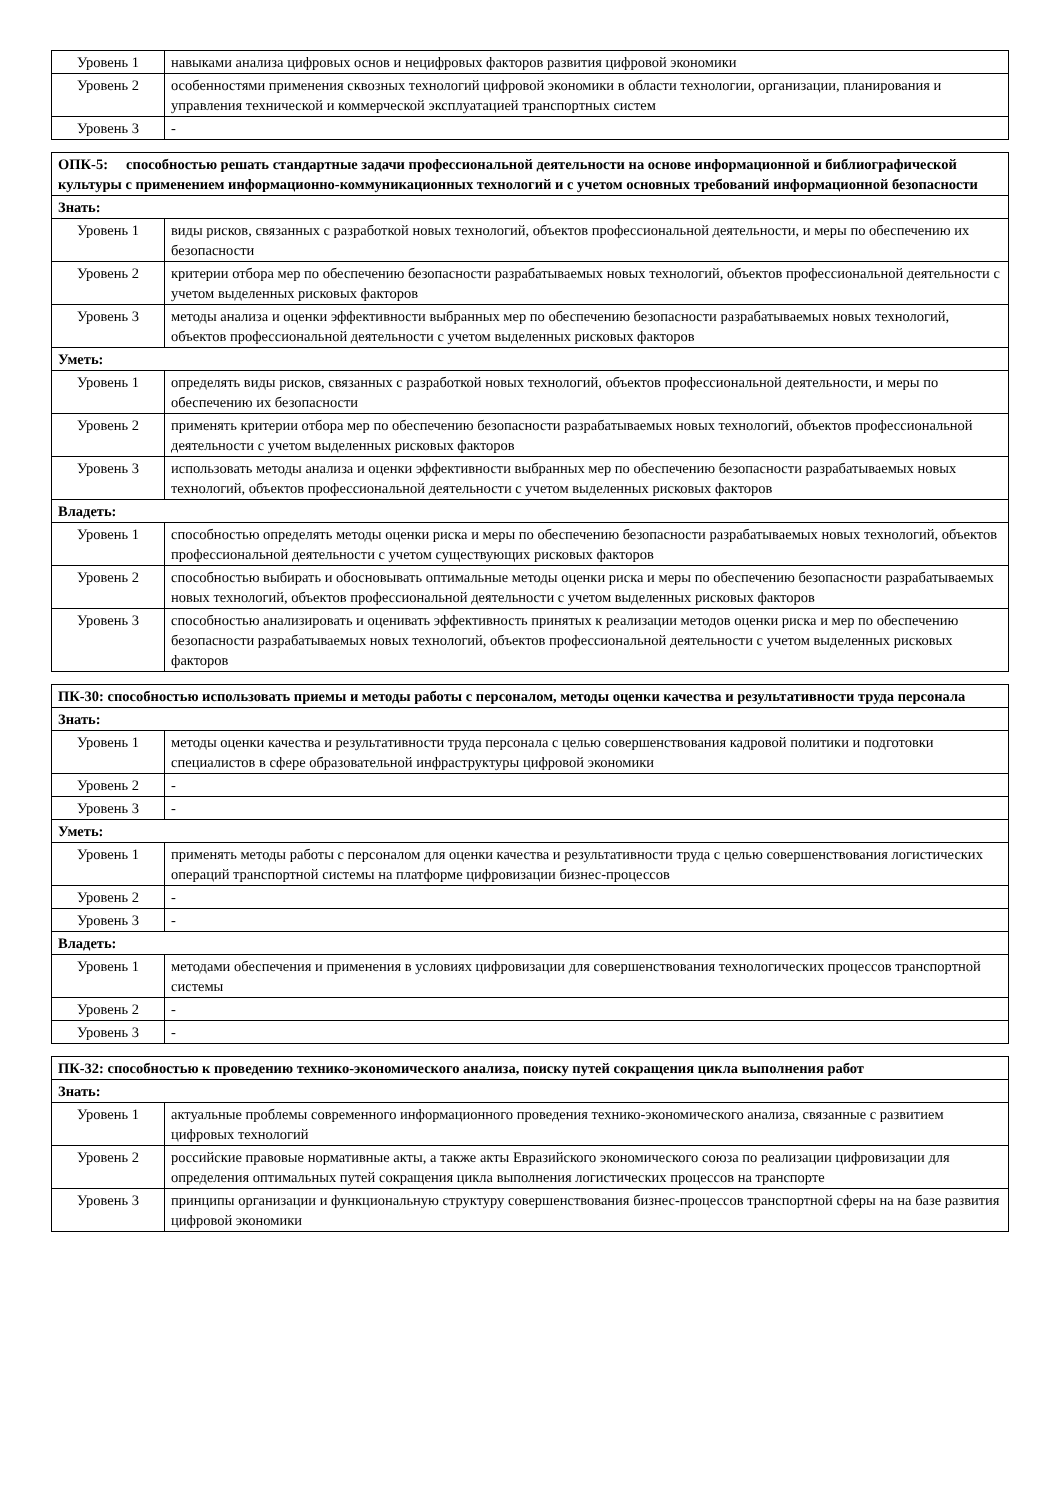| Уровень 1 | навыками анализа цифровых основ и нецифровых факторов развития цифровой экономики |
| Уровень 2 | особенностями применения сквозных технологий цифровой экономики в области технологии, организации, планирования и управления технической и коммерческой эксплуатацией транспортных систем |
| Уровень 3 | - |
| ОПК-5: способностью решать стандартные задачи профессиональной деятельности на основе информационной и библиографической культуры с применением информационно-коммуникационных технологий и с учетом основных требований информационной безопасности | |
| Знать: | |
| Уровень 1 | виды рисков, связанных с разработкой новых технологий, объектов профессиональной деятельности, и меры по обеспечению их безопасности |
| Уровень 2 | критерии отбора мер по обеспечению безопасности разрабатываемых новых технологий, объектов профессиональной деятельности с учетом выделенных рисковых факторов |
| Уровень 3 | методы анализа и оценки эффективности выбранных мер по обеспечению безопасности разрабатываемых новых технологий, объектов профессиональной деятельности с учетом выделенных рисковых факторов |
| Уметь: | |
| Уровень 1 | определять виды рисков, связанных с разработкой новых технологий, объектов профессиональной деятельности, и меры по обеспечению их безопасности |
| Уровень 2 | применять критерии отбора мер по обеспечению безопасности разрабатываемых новых технологий, объектов профессиональной деятельности с учетом выделенных рисковых факторов |
| Уровень 3 | использовать методы анализа и оценки эффективности выбранных мер по обеспечению безопасности разрабатываемых новых технологий, объектов профессиональной деятельности с учетом выделенных рисковых факторов |
| Владеть: | |
| Уровень 1 | способностью определять методы оценки риска и меры по обеспечению безопасности разрабатываемых новых технологий, объектов профессиональной деятельности с учетом существующих рисковых факторов |
| Уровень 2 | способностью выбирать и обосновывать оптимальные методы оценки риска и меры по обеспечению безопасности разрабатываемых новых технологий, объектов профессиональной деятельности с учетом выделенных рисковых факторов |
| Уровень 3 | способностью анализировать и оценивать эффективность принятых к реализации методов оценки риска и мер по обеспечению безопасности разрабатываемых новых технологий, объектов профессиональной деятельности с учетом выделенных рисковых факторов |
| ПК-30: способностью использовать приемы и методы работы с персоналом, методы оценки качества и результативности труда персонала | |
| Знать: | |
| Уровень 1 | методы оценки качества и результативности труда персонала с целью совершенствования кадровой политики и подготовки специалистов в сфере образовательной инфраструктуры цифровой экономики |
| Уровень 2 | - |
| Уровень 3 | - |
| Уметь: | |
| Уровень 1 | применять методы работы с персоналом для оценки качества и результативности труда с целью совершенствования логистических операций транспортной системы на платформе цифровизации бизнес-процессов |
| Уровень 2 | - |
| Уровень 3 | - |
| Владеть: | |
| Уровень 1 | методами обеспечения и применения в условиях цифровизации для совершенствования технологических процессов транспортной системы |
| Уровень 2 | - |
| Уровень 3 | - |
| ПК-32: способностью к проведению технико-экономического анализа, поиску путей сокращения цикла выполнения работ | |
| Знать: | |
| Уровень 1 | актуальные проблемы современного информационного проведения технико-экономического анализа, связанные с развитием цифровых технологий |
| Уровень 2 | российские правовые нормативные акты, а также акты Евразийского экономического союза по реализации цифровизации для определения оптимальных путей сокращения цикла выполнения логистических процессов на транспорте |
| Уровень 3 | принципы организации и функциональную структуру совершенствования бизнес-процессов транспортной сферы на на базе развития цифровой экономики |